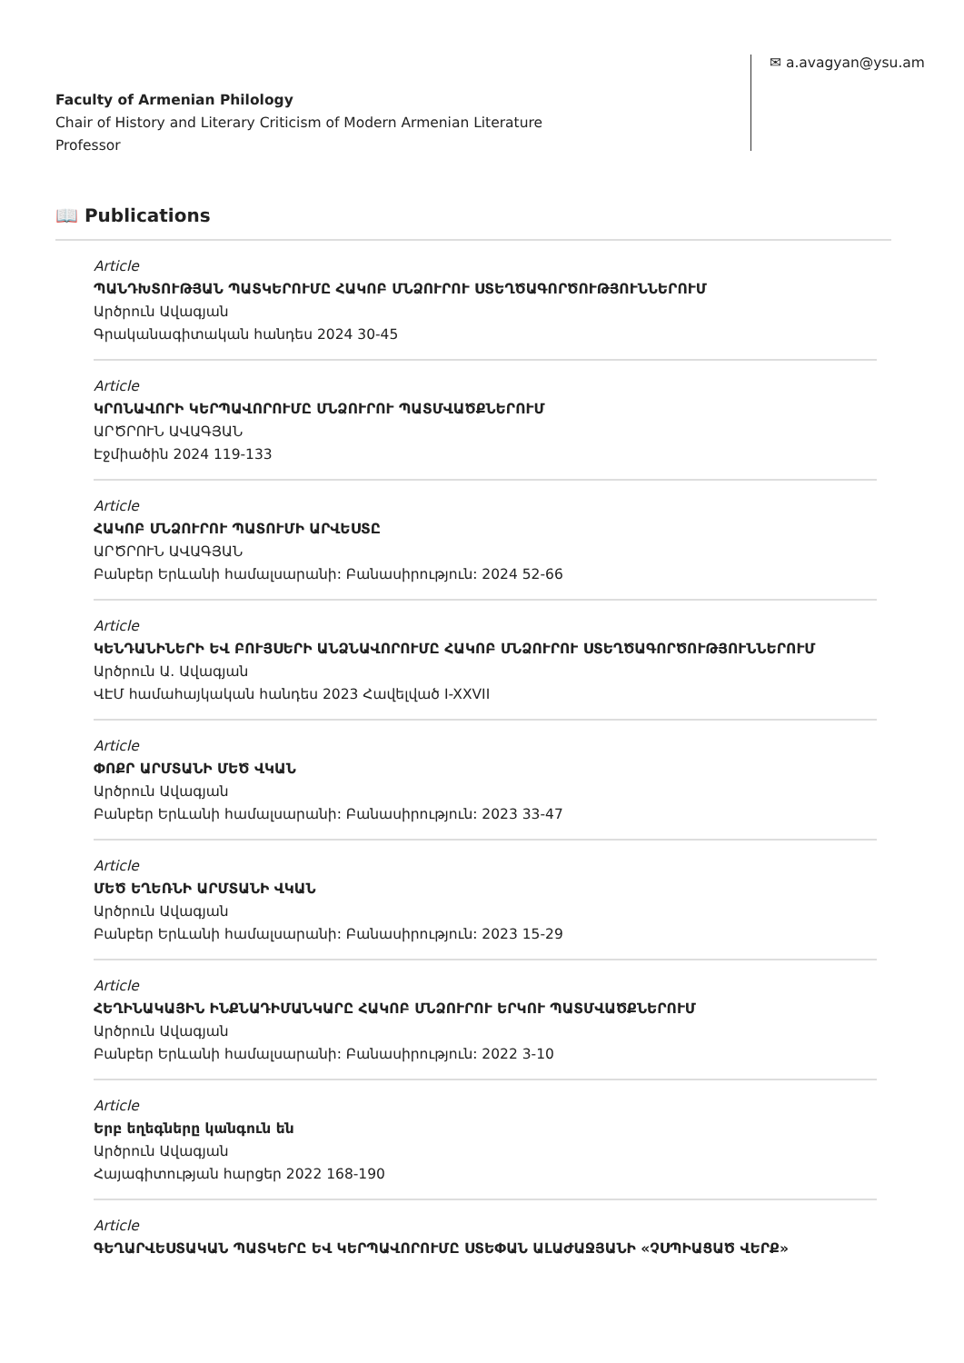Faculty of Armenian Philology
Chair of History and Literary Criticism of Modern Armenian Literature
Professor
✉ a.avagyan@ysu.am
📖 Publications
Article
ՊԱՆԴԽՏՈՒԹՅԱՆ ՊԱՏԿԵՐՈՒՄԸ ՀԱԿՈԲ ՄՆՁՈՒՐՈՒ ՍՏԵՂԾԱԳՈՐԾՈՒԹՅՈՒՆՆԵՐՈՒՄ
Արծրուն Ավագյան
Գրականագիտական հանդես 2024 30-45
Article
ԿՐՈՆԱՎՈՐԻ ԿԵՐՊԱՎՈՐՈՒՄԸ ՄՆՁՈՒՐՈՒ ՊԱՏՄՎԱԾՔՆԵՐՈՒՄ
ԱՐԾՐՈՒՆ ԱՎԱԳՅԱՆ
Էջմիածին 2024 119-133
Article
ՀԱԿՈԲ ՄՆՁՈՒՐՈՒ ՊԱՏՈՒՄԻ ԱՐՎԵՍՏԸ
ԱՐԾՐՈՒՆ ԱՎԱԳՅԱՆ
Բանբեր Երևանի համալսարանի: Բանասիրություն: 2024 52-66
Article
ԿԵՆԴԱՆԻՆԵՐԻ ԵՎ ԲՈՒՅՍԵՐԻ ԱՆՁՆԱՎՈՐՈՒՄԸ ՀԱԿՈԲ ՄՆՁՈՒՐՈՒ ՍՏԵՂԾԱԳՈՐԾՈՒԹՅՈՒՆՆԵՐՈՒՄ
Արծրուն Ա. Ավագյան
ՎԷՄ համահայկական հանդես 2023 Հավելված I-XXVII
Article
ՓՈՔՐ ԱՐՄՏԱՆԻ ՄԵԾ ՎԿԱՆ
Արծրուն Ավագյան
Բանբեր Երևանի համալսարանի: Բանասիրություն: 2023 33-47
Article
ՄԵԾ ԵՂԵՌՆԻ ԱՐՄՏԱՆԻ ՎԿԱՆ
Արծրուն Ավագյան
Բանբեր Երևանի համալսարանի: Բանասիրություն: 2023 15-29
Article
ՀԵՂԻՆԱԿԱՅԻՆ ԻՆՔՆԱԴԻՄԱՆԿԱՐԸ ՀԱԿՈԲ ՄՆՁՈՒՐՈՒ ԵՐԿՈՒ ՊԱՏՄՎԱԾՔՆԵՐՈՒՄ
Արծրուն Ավագյան
Բանբեր Երևանի համալսարանի: Բանասիրություն: 2022 3-10
Article
Երբ եղեգները կանգուն են
Արծրուն Ավագյան
Հայագիտության հարցեր 2022 168-190
Article
ԳԵՂԱՐՎԵՍՏԱԿԱՆ ՊԱՏԿԵՐԸ ԵՎ ԿԵՐՊԱՎՈՐՈՒՄԸ ՍՏԵՓԱՆ ԱԼԱԺԱՋՅԱՆԻ «ՉՍՊԻԱՑԱԾ ՎԵՐՔ»